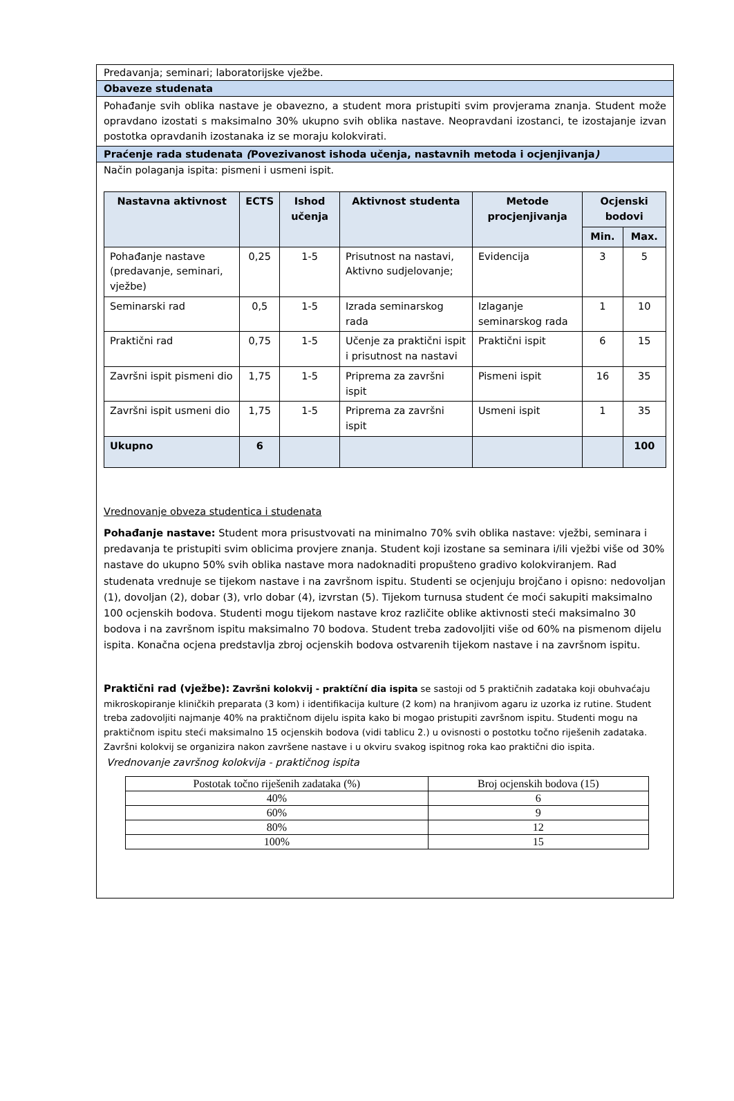Predavanja; seminari; laboratorijske vježbe.
Obaveze studenata
Pohađanje svih oblika nastave je obavezno, a student mora pristupiti svim provjerama znanja. Student može opravdano izostati s maksimalno 30% ukupno svih oblika nastave. Neopravdani izostanci, te izostajanje izvan postotka opravdanih izostanaka iz se moraju kolokvirati.
Praćenje rada studenata (Povezivanost ishoda učenja, nastavnih metoda i ocjenjivanja)
Način polaganja ispita: pismeni i usmeni ispit.
| Nastavna aktivnost | ECTS | Ishod učenja | Aktivnost studenta | Metode procjenjivanja | Ocjenski bodovi | |
| --- | --- | --- | --- | --- | --- | --- |
| | | | | | Min. | Max. |
| Pohađanje nastave (predavanje, seminari, vježbe) | 0,25 | 1-5 | Prisutnost na nastavi, Aktivno sudjelovanje; | Evidencija | 3 | 5 |
| Seminarski rad | 0,5 | 1-5 | Izrada seminarskog rada | Izlaganje seminarskog rada | 1 | 10 |
| Praktični rad | 0,75 | 1-5 | Učenje za praktični ispit i prisutnost na nastavi | Praktični ispit | 6 | 15 |
| Završni ispit pismeni dio | 1,75 | 1-5 | Priprema za završni ispit | Pismeni ispit | 16 | 35 |
| Završni ispit usmeni dio | 1,75 | 1-5 | Priprema za završni ispit | Usmeni ispit | 1 | 35 |
| Ukupno | 6 | | | | | 100 |
Vrednovanje obveza studentica i studenata
Pohađanje nastave: Student mora prisustvovati na minimalno 70% svih oblika nastave: vježbi, seminara i predavanja te pristupiti svim oblicima provjere znanja. Student koji izostane sa seminara i/ili vježbi više od 30% nastave do ukupno 50% svih oblika nastave mora nadoknaditi propušteno gradivo kolokviranjem. Rad studenata vrednuje se tijekom nastave i na završnom ispitu. Studenti se ocjenjuju brojčano i opisno: nedovoljan (1), dovoljan (2), dobar (3), vrlo dobar (4), izvrstan (5). Tijekom turnusa student će moći sakupiti maksimalno 100 ocjenskih bodova. Studenti mogu tijekom nastave kroz različite oblike aktivnosti steći maksimalno 30 bodova i na završnom ispitu maksimalno 70 bodova. Student treba zadovoljiti više od 60% na pismenom dijelu ispita. Konačna ocjena predstavlja zbroj ocjenskih bodova ostvarenih tijekom nastave i na završnom ispitu.
Praktični rad (vježbe): Završni kolokvij - praktíční dia ispita se sastoji od 5 praktičnih zadataka koji obuhvaćaju mikroskopiranje kliničkih preparata (3 kom) i identifikacija kulture (2 kom) na hranjivom agaru iz uzorka iz rutine. Student treba zadovoljiti najmanje 40% na praktičnom dijelu ispita kako bi mogao pristupiti završnom ispitu. Studenti mogu na praktičnom ispitu steći maksimalno 15 ocjenskih bodova (vidi tablicu 2.) u ovisnosti o postotku točno riješenih zadataka. Završni kolokvij se organizira nakon završene nastave i u okviru svakog ispitnog roka kao praktični dio ispita.
Vrednovanje završnog kolokvija - praktičnog ispita
| Postotak točno riješenih zadataka (%) | Broj ocjenskih bodova (15) |
| 40% | 6 |
| 60% | 9 |
| 80% | 12 |
| 100% | 15 |